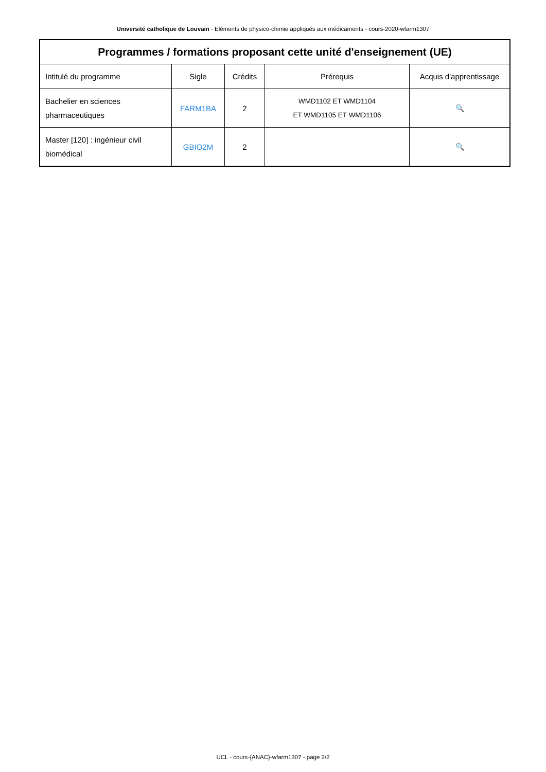Université catholique de Louvain - Eléments de physico-chimie appliqués aux médicaments - cours-2020-wfarm1307
| Programmes / formations proposant cette unité d'enseignement (UE) | | | | |
| --- | --- | --- | --- | --- |
| Intitulé du programme | Sigle | Crédits | Prérequis | Acquis d'apprentissage |
| Bachelier en sciences pharmaceutiques | FARM1BA | 2 | WMD1102 ET WMD1104 ET WMD1105 ET WMD1106 | 🔍 |
| Master [120] : ingénieur civil biomédical | GBIO2M | 2 | | 🔍 |
UCL - cours-{ANAC}-wfarm1307 - page 2/2